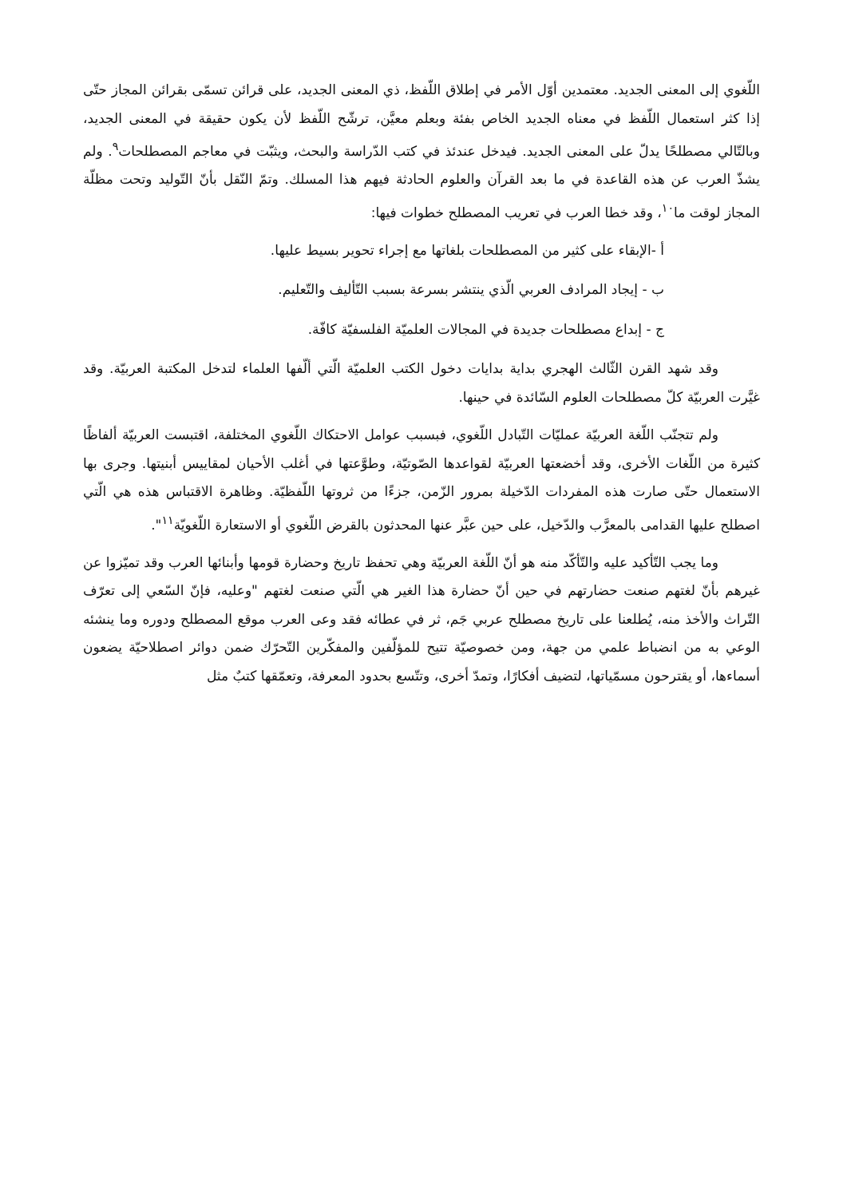اللّغوي إلى المعنى الجديد. معتمدين أوّل الأمر في إطلاق اللّفظ، ذي المعنى الجديد، على قرائن تسمّى بقرائن المجاز حتّى إذا كثر استعمال اللّفظ في معناه الجديد الخاص بفئة وبعلم معيَّن، ترشّح اللّفظ لأن يكون حقيقة في المعنى الجديد، وبالتّالي مصطلحًا يدلّ على المعنى الجديد. فيدخل عندئذ في كتب الدّراسة والبحث، ويثبّت في معاجم المصطلحات<sup>٩</sup>. ولم يشذّ العرب عن هذه القاعدة في ما بعد القرآن والعلوم الحادثة فيهم هذا المسلك. وتمّ النّقل بأنّ التّوليد وتحت مظلّة المجاز لوقت ما<sup>١٠</sup>، وقد خطا العرب في تعريب المصطلح خطوات فيها:
أ -الإبقاء على كثير من المصطلحات بلغاتها مع إجراء تحوير بسيط عليها.
ب - إيجاد المرادف العربي الّذي ينتشر بسرعة بسبب التّأليف والتّعليم.
ج - إبداع مصطلحات جديدة في المجالات العلميّة الفلسفيّة كافّة.
وقد شهد القرن الثّالث الهجري بداية بدايات دخول الكتب العلميّة الّتي ألّفها العلماء لتدخل المكتبة العربيّة. وقد غيَّرت العربيّة كلّ مصطلحات العلوم السّائدة في حينها.
ولم تتجنّب اللّغة العربيّة عمليّات التّبادل اللّغوي، فبسبب عوامل الاحتكاك اللّغوي المختلفة، اقتبست العربيّة ألفاظًا كثيرة من اللّغات الأخرى، وقد أخضعتها العربيّة لقواعدها الصّوتيّة، وطوَّعتها في أغلب الأحيان لمقاييس أبنيتها. وجرى بها الاستعمال حتّى صارت هذه المفردات الدّخيلة بمرور الزّمن، جزءًا من ثروتها اللّفظيّة. وظاهرة الاقتباس هذه هي الّتي اصطلح عليها القدامى بالمعرَّب والدّخيل، على حين عبَّر عنها المحدثون بالقرض اللّغوي أو الاستعارة اللّغويّة<sup>١١</sup>".
وما يجب التّأكيد عليه والتّأكّد منه هو أنّ اللّغة العربيّة وهي تحفظ تاريخ وحضارة قومها وأبنائها العرب وقد تميّزوا عن غيرهم بأنّ لغتهم صنعت حضارتهم في حين أنّ حضارة هذا الغير هي الّتي صنعت لغتهم "وعليه، فإنّ السّعي إلى تعرّف التّراث والأخذ منه، يُطلعنا على تاريخ مصطلح عربي جَم، ثر في عطائه فقد وعى العرب موقع المصطلح ودوره وما ينشئه الوعي به من انضباط علمي من جهة، ومن خصوصيّة تتيح للمؤلّفين والمفكّرين التّحرّك ضمن دوائر اصطلاحيّة يضعون أسماءها، أو يقترحون مسمّياتها، لتضيف أفكارًا، وتمدّ أخرى، وتتّسع بحدود المعرفة، وتعمّقها كتبٌ مثل